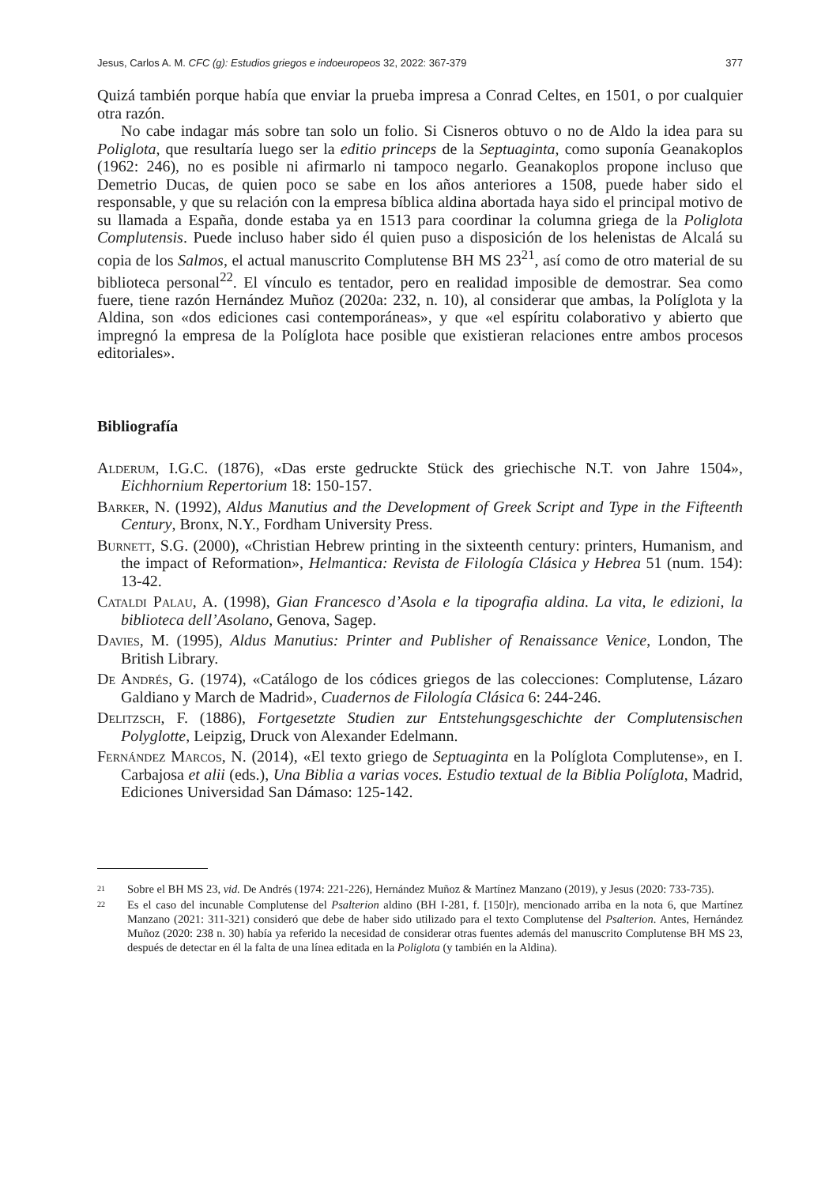Jesus, Carlos A. M. CFC (g): Estudios griegos e indoeuropeos 32, 2022: 367-379 377
Quizá también porque había que enviar la prueba impresa a Conrad Celtes, en 1501, o por cualquier otra razón.
No cabe indagar más sobre tan solo un folio. Si Cisneros obtuvo o no de Aldo la idea para su Poliglota, que resultaría luego ser la editio princeps de la Septuaginta, como suponía Geanakoplos (1962: 246), no es posible ni afirmarlo ni tampoco negarlo. Geanakoplos propone incluso que Demetrio Ducas, de quien poco se sabe en los años anteriores a 1508, puede haber sido el responsable, y que su relación con la empresa bíblica aldina abortada haya sido el principal motivo de su llamada a España, donde estaba ya en 1513 para coordinar la columna griega de la Poliglota Complutensis. Puede incluso haber sido él quien puso a disposición de los helenistas de Alcalá su copia de los Salmos, el actual manuscrito Complutense BH MS 23<sup>21</sup>, así como de otro material de su biblioteca personal<sup>22</sup>. El vínculo es tentador, pero en realidad imposible de demostrar. Sea como fuere, tiene razón Hernández Muñoz (2020a: 232, n. 10), al considerar que ambas, la Políglota y la Aldina, son «dos ediciones casi contemporáneas», y que «el espíritu colaborativo y abierto que impregnó la empresa de la Políglota hace posible que existieran relaciones entre ambos procesos editoriales».
Bibliografía
Alderum, I.G.C. (1876), «Das erste gedruckte Stück des griechische N.T. von Jahre 1504», Eichhornium Repertorium 18: 150-157.
Barker, N. (1992), Aldus Manutius and the Development of Greek Script and Type in the Fifteenth Century, Bronx, N.Y., Fordham University Press.
Burnett, S.G. (2000), «Christian Hebrew printing in the sixteenth century: printers, Humanism, and the impact of Reformation», Helmantica: Revista de Filología Clásica y Hebrea 51 (num. 154): 13-42.
Cataldi Palau, A. (1998), Gian Francesco d’Asola e la tipografia aldina. La vita, le edizioni, la biblioteca dell’Asolano, Genova, Sagep.
Davies, M. (1995), Aldus Manutius: Printer and Publisher of Renaissance Venice, London, The British Library.
De Andrés, G. (1974), «Catálogo de los códices griegos de las colecciones: Complutense, Lázaro Galdiano y March de Madrid», Cuadernos de Filología Clásica 6: 244-246.
Delitzsch, F. (1886), Fortgesetzte Studien zur Entstehungsgeschichte der Complutensischen Polyglotte, Leipzig, Druck von Alexander Edelmann.
Fernández Marcos, N. (2014), «El texto griego de Septuaginta en la Políglota Complutense», en I. Carbajosa et alii (eds.), Una Biblia a varias voces. Estudio textual de la Biblia Políglota, Madrid, Ediciones Universidad San Dámaso: 125-142.
21 Sobre el BH MS 23, vid. De Andrés (1974: 221-226), Hernández Muñoz & Martínez Manzano (2019), y Jesus (2020: 733-735).
22 Es el caso del incunable Complutense del Psalterion aldino (BH I-281, f. [150]r), mencionado arriba en la nota 6, que Martínez Manzano (2021: 311-321) consideró que debe de haber sido utilizado para el texto Complutense del Psalterion. Antes, Hernández Muñoz (2020: 238 n. 30) había ya referido la necesidad de considerar otras fuentes además del manuscrito Complutense BH MS 23, después de detectar en él la falta de una línea editada en la Poliglota (y también en la Aldina).